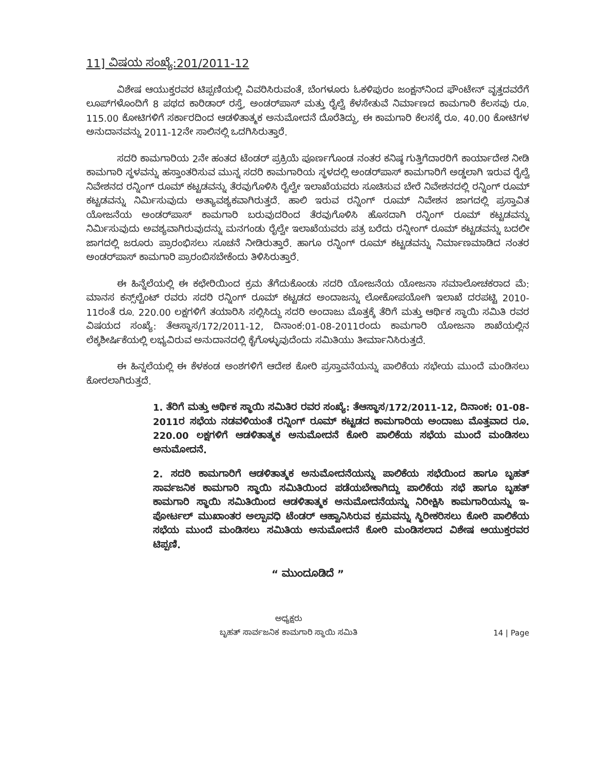11] ವಿಷಯ ಸಂಖ್ಯೆ:201/2011-12
ವಿಶೇಷ ಆಯುಕ್ತರವರ ಟಿಪ್ಪಣಿಯಲ್ಲಿ ವಿವರಿಸಿರುವಂತೆ, ಬೆಂಗಳೂರು ಓಕಳಿಪುರಂ ಜಂಕ್ಷನ್‌ನಿಂದ ಫೌಂಟೇನ್ ವೃತ್ತದವರೆಗೆ ಲೂಪ್‌ಗಳೊಂದಿಗೆ 8 ಪಥದ ಕಾರಿಡಾರ್ ರಸ್ತೆ, ಅಂಡರ್‌ಪಾಸ್ ಮತ್ತು ರೈಲ್ವೆ ಕೆಳಸೇತುವೆ ನಿರ್ಮಾಣದ ಕಾಮಗಾರಿ ಕೆಲಸವು ರೂ. 115.00 ಕೋಟಿಗಳಿಗೆ ಸರ್ಕಾರದಿಂದ ಆಡಳಿತಾತ್ಮಕ ಅನುಮೋದನೆ ದೊರೆತಿದ್ದು, ಈ ಕಾಮಗಾರಿ ಕೆಲಸಕ್ಕೆ ರೂ. 40.00 ಕೋಟಿಗಳ ಅನುದಾನವನ್ನು 2011-12ನೇ ಸಾಲಿನಲ್ಲಿ ಒದಗಿಸಿರುತ್ತಾರೆ.
ಸದರಿ ಕಾಮಗಾರಿಯ 2ನೇ ಹಂತದ ಟೆಂಡರ್ ಪ್ರಕ್ರಿಯೆ ಪೂರ್ಣಗೊಂಡ ನಂತರ ಕನಿಷ್ಠ ಗುತ್ತಿಗೆದಾರರಿಗೆ ಕಾರ್ಯಾದೇಶ ನೀಡಿ ಕಾಮಗಾರಿ ಸ್ಥಳವನ್ನು ಹಸ್ತಾಂತರಿಸುವ ಮುನ್ನ ಸದರಿ ಕಾಮಗಾರಿಯ ಸ್ಥಳದಲ್ಲಿ ಅಂಡರ್‌ಪಾಸ್ ಕಾಮಗಾರಿಗೆ ಅಡ್ಡಲಾಗಿ ಇರುವ ರೈಲ್ವೆ ನಿವೇಶನದ ರನ್ನಿಂಗ್ ರೂಮ್ ಕಟ್ಟಡವನ್ನು ತೆರವುಗೊಳಿಸಿ ರೈಲ್ವೇ ಇಲಾಖೆಯವರು ಸೂಚಿಸುವ ಬೇರೆ ನಿವೇಶನದಲ್ಲಿ ರನ್ನಿಂಗ್ ರೂಮ್ ಕಟ್ಟಡವನ್ನು ನಿರ್ಮಿಸುವುದು ಅತ್ಯಾವಶ್ಯಕವಾಗಿರುತ್ತದೆ. ಹಾಲಿ ಇರುವ ರನ್ನಿಂಗ್ ರೂಮ್ ನಿವೇಶನ ಜಾಗದಲ್ಲಿ ಪ್ರಸ್ತಾವಿತ ಯೋಜನೆಯ ಅಂಡರ್‌ಪಾಸ್ ಕಾಮಗಾರಿ ಬರುವುದರಿಂದ ತೆರವುಗೊಳಿಸಿ ಹೊಸದಾಗಿ ರನ್ನಿಂಗ್ ರೂಮ್ ಕಟ್ಟಡವನ್ನು ನಿರ್ಮಿಸುವುದು ಅವಶ್ಯವಾಗಿರುವುದನ್ನು ಮನಗಂಡು ರೈಲ್ವೇ ಇಲಾಖೆಯವರು ಪತ್ರ ಬರೆದು ರನ್ನೀಂಗ್ ರೂಮ್ ಕಟ್ಟಡವನ್ನು ಬದಲೀ ಜಾಗದಲ್ಲಿ ಜರೂರು ಪ್ರಾರಂಭಿಸಲು ಸೂಚನೆ ನೀಡಿರುತ್ತಾರೆ. ಹಾಗೂ ರನ್ನಿಂಗ್ ರೂಮ್ ಕಟ್ಟಡವನ್ನು ನಿರ್ಮಾಣಮಾಡಿದ ನಂತರ ಅಂಡರ್‌ಪಾಸ್ ಕಾಮಗಾರಿ ಪ್ರಾರಂಬಿಸಬೇಕೆಂದು ತಿಳಿಸಿರುತ್ತಾರೆ.
ಈ ಹಿನ್ನೆಲೆಯಲ್ಲಿ ಈ ಕಛೇರಿಯಿಂದ ಕ್ರಮ ತೆಗೆದುಕೊಂಡು ಸದರಿ ಯೋಜನೆಯ ಯೋಜನಾ ಸಮಾಲೋಚಕರಾದ ಮೆ: ಮಾನಸ ಕನ್ಸ್‌ಲ್ಟೆಂಟ್ ರವರು ಸದರಿ ರನ್ನಿಂಗ್ ರೂಮ್ ಕಟ್ಟಡದ ಅಂದಾಜನ್ನು ಲೋಕೋಪಯೋಗಿ ಇಲಾಖೆ ದರಪಟ್ಟಿ 2010-11ರಂತೆ ರೂ. 220.00 ಲಕ್ಷಗಳಿಗೆ ತಯಾರಿಸಿ ಸಲ್ಲಿಸಿದ್ದು ಸದರಿ ಅಂದಾಜು ಮೊತ್ತಕ್ಕೆ ತೆರಿಗೆ ಮತ್ತು ಆರ್ಥಿಕ ಸ್ಥಾಯಿ ಸಮಿತಿ ರವರ ವಿಷಯದ ಸಂಖ್ಯೆ: ತೆಆಸ್ಥಾಸ/172/2011-12, ದಿನಾಂಕ:01-08-2011ರಂದು ಕಾಮಗಾರಿ ಯೋಜನಾ ಶಾಖೆಯಲ್ಲಿನ ಲೆಕ್ಕಶೀರ್ಷಿಕೆಯಲ್ಲಿ ಲಭ್ಯವಿರುವ ಅನುದಾನದಲ್ಲಿ ಕೈಗೊಳ್ಳುವುದೆಂದು ಸಮಿತಿಯು ತೀರ್ಮಾನಿಸಿರುತ್ತದೆ.
ಈ ಹಿನ್ನಲೆಯಲ್ಲಿ ಈ ಕೆಳಕಂಡ ಅಂಶಗಳಿಗೆ ಆದೇಶ ಕೋರಿ ಪ್ರಸ್ತಾವನೆಯನ್ನು ಪಾಲಿಕೆಯ ಸಭೇಯ ಮುಂದೆ ಮಂಡಿಸಲು ಕೋರಲಾಗಿರುತ್ತದೆ.
1. ತೆರಿಗೆ ಮತ್ತು ಆರ್ಥಿಕ ಸ್ಥಾಯಿ ಸಮಿತಿರ ರವರ ಸಂಖ್ಯೆ: ತೆಆಸ್ಥಾಸ/172/2011-12, ದಿನಾಂಕ: 01-08-2011ರ ಸಭೆಯ ನಡವಳಿಯಂತೆ ರನ್ನಿಂಗ್ ರೂಮ್ ಕಟ್ಟಡದ ಕಾಮಗಾರಿಯ ಅಂದಾಜು ಮೊತ್ತವಾದ ರೂ. 220.00 ಲಕ್ಷಗಳಿಗೆ ಆಡಳಿತಾತ್ಮಕ ಅನುಮೋದನೆ ಕೋರಿ ಪಾಲಿಕೆಯ ಸಭೆಯ ಮುಂದೆ ಮಂಡಿಸಲು ಅನುಮೋದನೆ.
2. ಸದರಿ ಕಾಮಗಾರಿಗೆ ಆಡಳಿತಾತ್ಮಕ ಅನುಮೋದನೆಯನ್ನು ಪಾಲಿಕೆಯ ಸಭೆಯಿಂದ ಹಾಗೂ ಬೃಹತ್ ಸಾರ್ವಜನಿಕ ಕಾಮಗಾರಿ ಸ್ಥಾಯಿ ಸಮಿತಿಯಿಂದ ಪಡೆಯಬೇಕಾಗಿದ್ದು ಪಾಲಿಕೆಯ ಸಭೆ ಹಾಗೂ ಬೃಹತ್ ಕಾಮಗಾರಿ ಸ್ಥಾಯಿ ಸಮಿತಿಯಿಂದ ಆಡಳಿತಾತ್ಮಕ ಅನುಮೋದನೆಯನ್ನು ನಿರೀಕ್ಷಿಸಿ ಕಾಮಗಾರಿಯನ್ನು ಇ-ಪೋರ್ಟಲ್ ಮುಖಾಂತರ ಅಲ್ಪಾವಧಿ ಟೆಂಡರ್ ಆಹ್ವಾನಿಸಿರುವ ಕ್ರಮವನ್ನು ಸ್ಥಿರೀಕರಿಸಲು ಕೋರಿ ಪಾಲಿಕೆಯ ಸಭೆಯ ಮುಂದೆ ಮಂಡಿಸಲು ಸಮಿತಿಯ ಅನುಮೋದನೆ ಕೋರಿ ಮಂಡಿಸಲಾದ ವಿಶೇಷ ಆಯುಕ್ತರವರ ಟಿಪ್ಪಣಿ.
“ ಮುಂದೂಡಿದೆ ”
ಅಧ್ಯಕ್ಷರು
ಬೃಹತ್ ಸಾರ್ವಜನಿಕ ಕಾಮಗಾರಿ ಸ್ಥಾಯಿ ಸಮಿತಿ
14 | Page